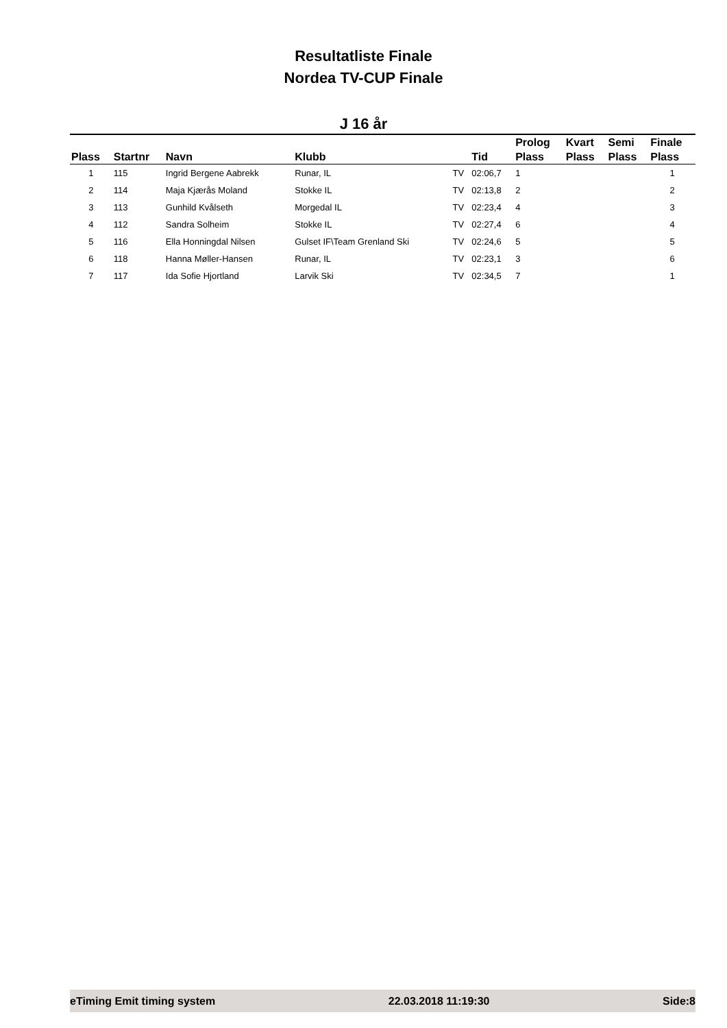Resultatliste Finale
Nordea TV-CUP Finale
J 16 år
| Plass | Startnr | Navn | Klubb | | Tid | Prolog Plass | Kvart Plass | Semi Plass | Finale Plass |
| --- | --- | --- | --- | --- | --- | --- | --- | --- | --- |
| 1 | 115 | Ingrid Bergene Aabrekk | Runar, IL | TV | 02:06,7 | 1 | | | 1 |
| 2 | 114 | Maja Kjærås Moland | Stokke IL | TV | 02:13,8 | 2 | | | 2 |
| 3 | 113 | Gunhild Kvålseth | Morgedal IL | TV | 02:23,4 | 4 | | | 3 |
| 4 | 112 | Sandra Solheim | Stokke IL | TV | 02:27,4 | 6 | | | 4 |
| 5 | 116 | Ella Honningdal Nilsen | Gulset IF\Team Grenland Ski | TV | 02:24,6 | 5 | | | 5 |
| 6 | 118 | Hanna Møller-Hansen | Runar, IL | TV | 02:23,1 | 3 | | | 6 |
| 7 | 117 | Ida Sofie Hjortland | Larvik Ski | TV | 02:34,5 | 7 | | | 1 |
eTiming Emit timing system 22.03.2018 11:19:30 Side:8